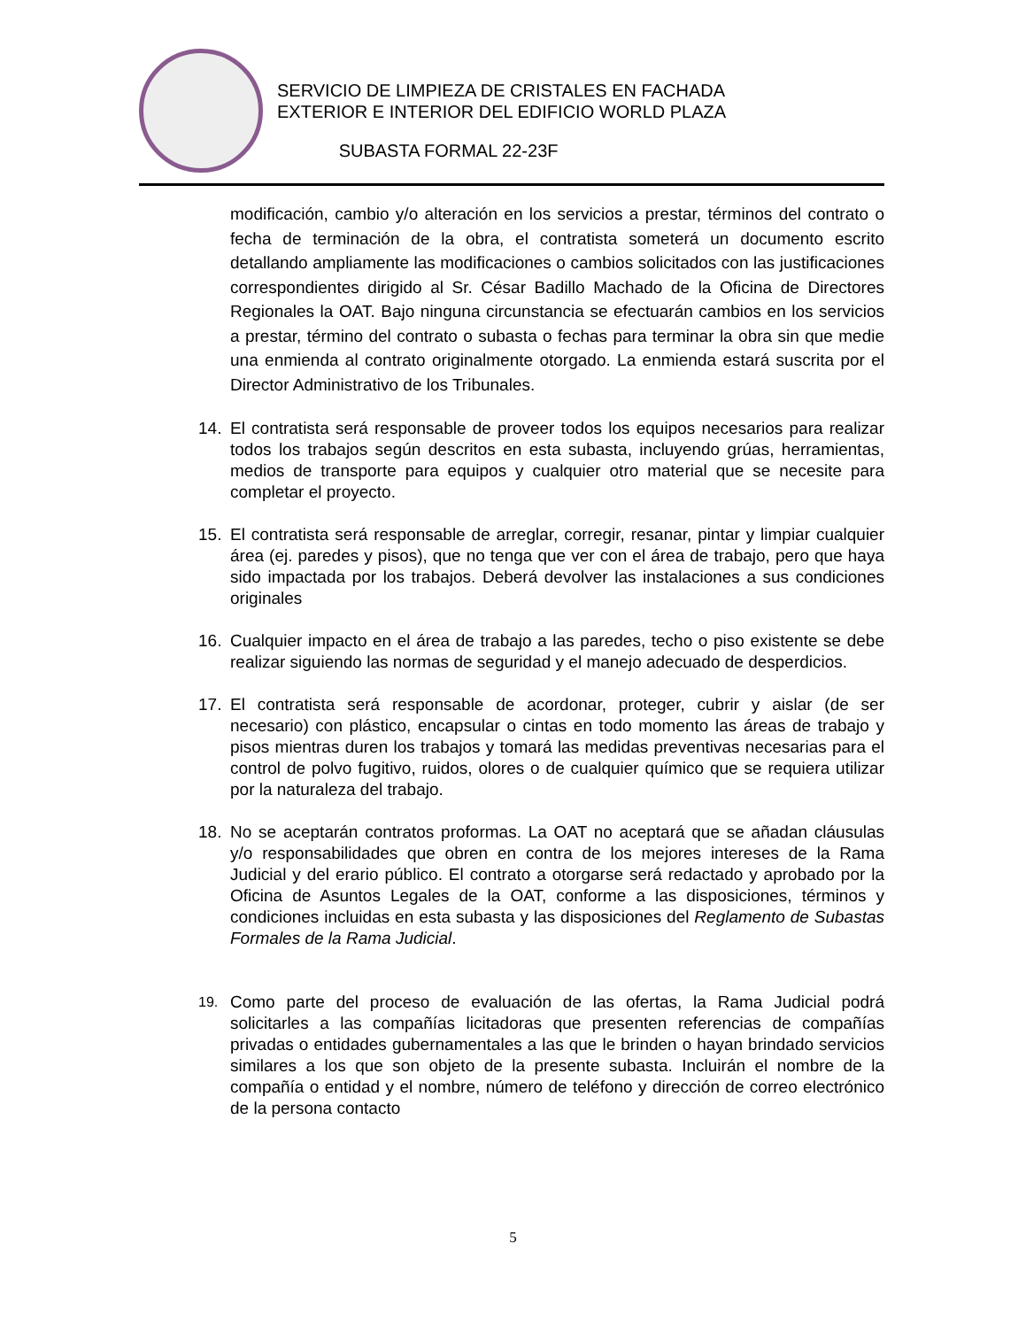SERVICIO DE LIMPIEZA DE CRISTALES EN FACHADA
EXTERIOR E INTERIOR DEL EDIFICIO WORLD PLAZA
SUBASTA FORMAL 22-23F
modificación, cambio y/o alteración en los servicios a prestar, términos del contrato o fecha de terminación de la obra, el contratista someterá un documento escrito detallando ampliamente las modificaciones o cambios solicitados con las justificaciones correspondientes dirigido al Sr. César Badillo Machado de la Oficina de Directores Regionales la OAT. Bajo ninguna circunstancia se efectuarán cambios en los servicios a prestar, término del contrato o subasta o fechas para terminar la obra sin que medie una enmienda al contrato originalmente otorgado. La enmienda estará suscrita por el Director Administrativo de los Tribunales.
14. El contratista será responsable de proveer todos los equipos necesarios para realizar todos los trabajos según descritos en esta subasta, incluyendo grúas, herramientas, medios de transporte para equipos y cualquier otro material que se necesite para completar el proyecto.
15. El contratista será responsable de arreglar, corregir, resanar, pintar y limpiar cualquier área (ej. paredes y pisos), que no tenga que ver con el área de trabajo, pero que haya sido impactada por los trabajos. Deberá devolver las instalaciones a sus condiciones originales
16. Cualquier impacto en el área de trabajo a las paredes, techo o piso existente se debe realizar siguiendo las normas de seguridad y el manejo adecuado de desperdicios.
17. El contratista será responsable de acordonar, proteger, cubrir y aislar (de ser necesario) con plástico, encapsular o cintas en todo momento las áreas de trabajo y pisos mientras duren los trabajos y tomará las medidas preventivas necesarias para el control de polvo fugitivo, ruidos, olores o de cualquier químico que se requiera utilizar por la naturaleza del trabajo.
18. No se aceptarán contratos proformas. La OAT no aceptará que se añadan cláusulas y/o responsabilidades que obren en contra de los mejores intereses de la Rama Judicial y del erario público. El contrato a otorgarse será redactado y aprobado por la Oficina de Asuntos Legales de la OAT, conforme a las disposiciones, términos y condiciones incluidas en esta subasta y las disposiciones del Reglamento de Subastas Formales de la Rama Judicial.
19.
Como parte del proceso de evaluación de las ofertas, la Rama Judicial podrá solicitarles a las compañías licitadoras que presenten referencias de compañías privadas o entidades gubernamentales a las que le brinden o hayan brindado servicios similares a los que son objeto de la presente subasta. Incluirán el nombre de la compañía o entidad y el nombre, número de teléfono y dirección de correo electrónico de la persona contacto
5